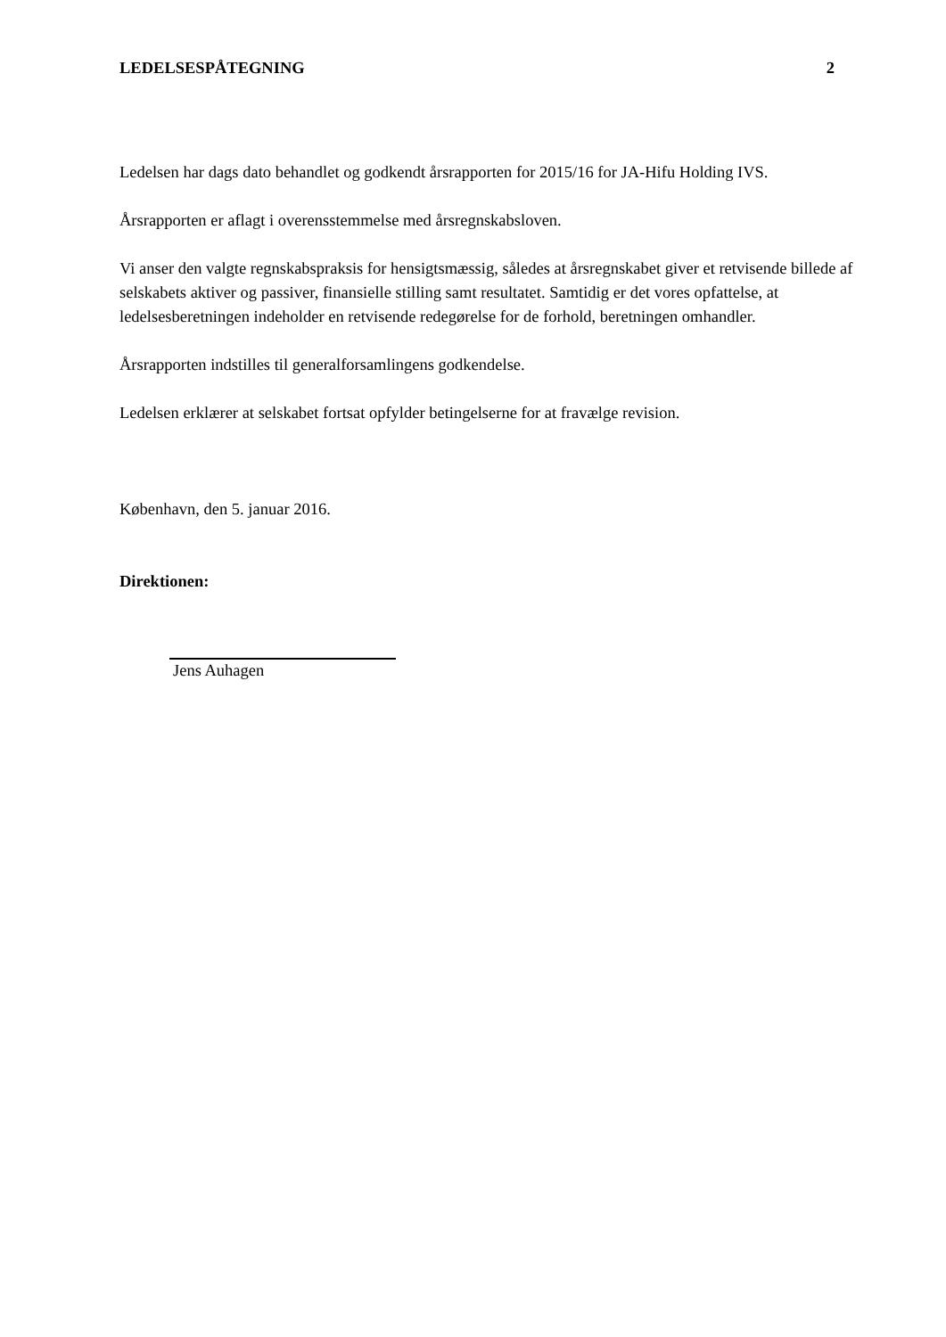LEDELSESPÅTEGNING 2
Ledelsen har dags dato behandlet og godkendt årsrapporten for 2015/16 for JA-Hifu Holding IVS.
Årsrapporten er aflagt i overensstemmelse med årsregnskabsloven.
Vi anser den valgte regnskabspraksis for hensigtsmæssig, således at årsregnskabet giver et retvisende billede af selskabets aktiver og passiver, finansielle stilling samt resultatet. Samtidig er det vores opfattelse, at ledelsesberetningen indeholder en retvisende redegørelse for de forhold, beretningen omhandler.
Årsrapporten indstilles til generalforsamlingens godkendelse.
Ledelsen erklærer at selskabet fortsat opfylder betingelserne for at fravælge revision.
København, den 5. januar 2016.
Direktionen:
Jens Auhagen